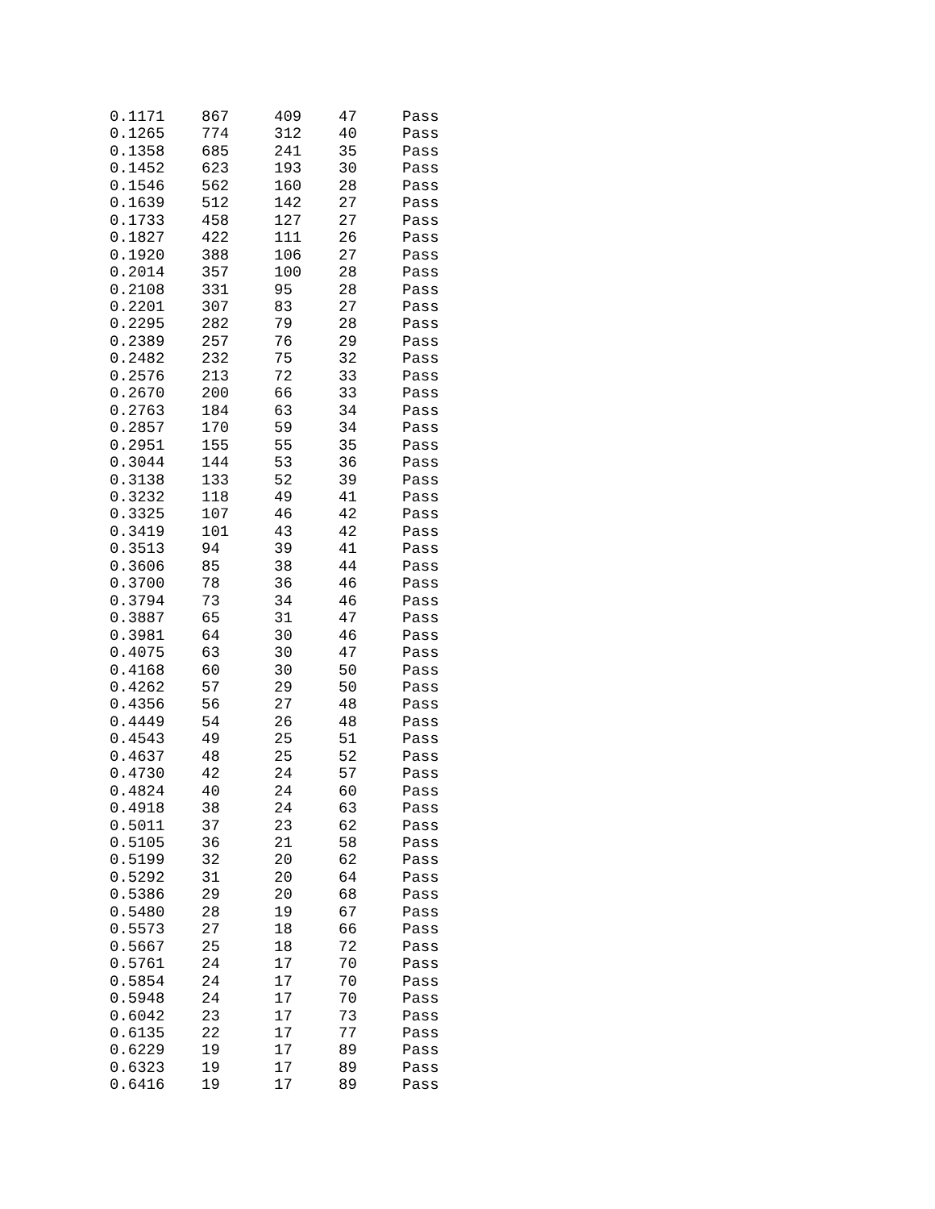| 0.1171 | 867 | 409 | 47 | Pass |
| 0.1265 | 774 | 312 | 40 | Pass |
| 0.1358 | 685 | 241 | 35 | Pass |
| 0.1452 | 623 | 193 | 30 | Pass |
| 0.1546 | 562 | 160 | 28 | Pass |
| 0.1639 | 512 | 142 | 27 | Pass |
| 0.1733 | 458 | 127 | 27 | Pass |
| 0.1827 | 422 | 111 | 26 | Pass |
| 0.1920 | 388 | 106 | 27 | Pass |
| 0.2014 | 357 | 100 | 28 | Pass |
| 0.2108 | 331 | 95 | 28 | Pass |
| 0.2201 | 307 | 83 | 27 | Pass |
| 0.2295 | 282 | 79 | 28 | Pass |
| 0.2389 | 257 | 76 | 29 | Pass |
| 0.2482 | 232 | 75 | 32 | Pass |
| 0.2576 | 213 | 72 | 33 | Pass |
| 0.2670 | 200 | 66 | 33 | Pass |
| 0.2763 | 184 | 63 | 34 | Pass |
| 0.2857 | 170 | 59 | 34 | Pass |
| 0.2951 | 155 | 55 | 35 | Pass |
| 0.3044 | 144 | 53 | 36 | Pass |
| 0.3138 | 133 | 52 | 39 | Pass |
| 0.3232 | 118 | 49 | 41 | Pass |
| 0.3325 | 107 | 46 | 42 | Pass |
| 0.3419 | 101 | 43 | 42 | Pass |
| 0.3513 | 94 | 39 | 41 | Pass |
| 0.3606 | 85 | 38 | 44 | Pass |
| 0.3700 | 78 | 36 | 46 | Pass |
| 0.3794 | 73 | 34 | 46 | Pass |
| 0.3887 | 65 | 31 | 47 | Pass |
| 0.3981 | 64 | 30 | 46 | Pass |
| 0.4075 | 63 | 30 | 47 | Pass |
| 0.4168 | 60 | 30 | 50 | Pass |
| 0.4262 | 57 | 29 | 50 | Pass |
| 0.4356 | 56 | 27 | 48 | Pass |
| 0.4449 | 54 | 26 | 48 | Pass |
| 0.4543 | 49 | 25 | 51 | Pass |
| 0.4637 | 48 | 25 | 52 | Pass |
| 0.4730 | 42 | 24 | 57 | Pass |
| 0.4824 | 40 | 24 | 60 | Pass |
| 0.4918 | 38 | 24 | 63 | Pass |
| 0.5011 | 37 | 23 | 62 | Pass |
| 0.5105 | 36 | 21 | 58 | Pass |
| 0.5199 | 32 | 20 | 62 | Pass |
| 0.5292 | 31 | 20 | 64 | Pass |
| 0.5386 | 29 | 20 | 68 | Pass |
| 0.5480 | 28 | 19 | 67 | Pass |
| 0.5573 | 27 | 18 | 66 | Pass |
| 0.5667 | 25 | 18 | 72 | Pass |
| 0.5761 | 24 | 17 | 70 | Pass |
| 0.5854 | 24 | 17 | 70 | Pass |
| 0.5948 | 24 | 17 | 70 | Pass |
| 0.6042 | 23 | 17 | 73 | Pass |
| 0.6135 | 22 | 17 | 77 | Pass |
| 0.6229 | 19 | 17 | 89 | Pass |
| 0.6323 | 19 | 17 | 89 | Pass |
| 0.6416 | 19 | 17 | 89 | Pass |